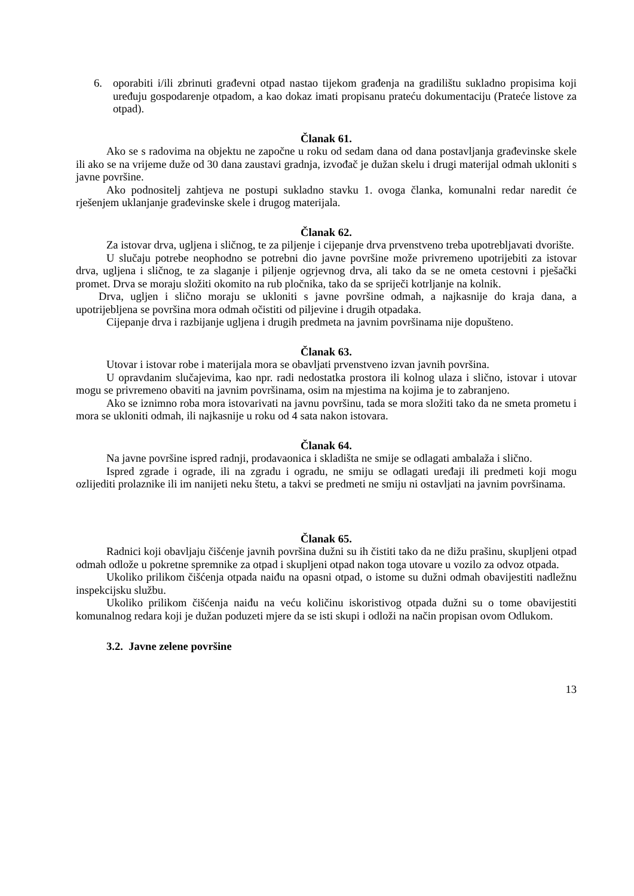6. oporabiti i/ili zbrinuti građevni otpad nastao tijekom građenja na gradilištu sukladno propisima koji uređuju gospodarenje otpadom, a kao dokaz imati propisanu prateću dokumentaciju (Prateće listove za otpad).
Članak 61.
Ako se s radovima na objektu ne započne u roku od sedam dana od dana postavljanja građevinske skele ili ako se na vrijeme duže od 30 dana zaustavi gradnja, izvođač je dužan skelu i drugi materijal odmah ukloniti s javne površine.
Ako podnositelj zahtjeva ne postupi sukladno stavku 1. ovoga članka, komunalni redar naredit će rješenjem uklanjanje građevinske skele i drugog materijala.
Članak 62.
Za istovar drva, ugljena i sličnog, te za piljenje i cijepanje drva prvenstveno treba upotrebljavati dvorište.
U slučaju potrebe neophodno se potrebni dio javne površine može privremeno upotrijebiti za istovar drva, ugljena i sličnog, te za slaganje i piljenje ogrjevnog drva, ali tako da se ne ometa cestovni i pješački promet. Drva se moraju složiti okomito na rub pločnika, tako da se spriječi kotrljanje na kolnik.
Drva, ugljen i slično moraju se ukloniti s javne površine odmah, a najkasnije do kraja dana, a upotrijebljena se površina mora odmah očistiti od piljevine i drugih otpadaka.
Cijepanje drva i razbijanje ugljena i drugih predmeta na javnim površinama nije dopušteno.
Članak 63.
Utovar i istovar robe i materijala mora se obavljati prvenstveno izvan javnih površina.
U opravdanim slučajevima, kao npr. radi nedostatka prostora ili kolnog ulaza i slično, istovar i utovar mogu se privremeno obaviti na javnim površinama, osim na mjestima na kojima je to zabranjeno.
Ako se iznimno roba mora istovarivati na javnu površinu, tada se mora složiti tako da ne smeta prometu i mora se ukloniti odmah, ili najkasnije u roku od 4 sata nakon istovara.
Članak 64.
Na javne površine ispred radnji, prodavaonica i skladišta ne smije se odlagati ambalaža i slično.
Ispred zgrade i ograde, ili na zgradu i ogradu, ne smiju se odlagati uređaji ili predmeti koji mogu ozlijediti prolaznike ili im nanijeti neku štetu, a takvi se predmeti ne smiju ni ostavljati na javnim površinama.
Članak 65.
Radnici koji obavljaju čišćenje javnih površina dužni su ih čistiti tako da ne dižu prašinu, skupljeni otpad odmah odlože u pokretne spremnike za otpad i skupljeni otpad nakon toga utovare u vozilo za odvoz otpada.
Ukoliko prilikom čišćenja otpada naiđu na opasni otpad, o istome su dužni odmah obavijestiti nadležnu inspekcijsku službu.
Ukoliko prilikom čišćenja naiđu na veću količinu iskoristivog otpada dužni su o tome obavijestiti komunalnog redara koji je dužan poduzeti mjere da se isti skupi i odloži na način propisan ovom Odlukom.
3.2. Javne zelene površine
13